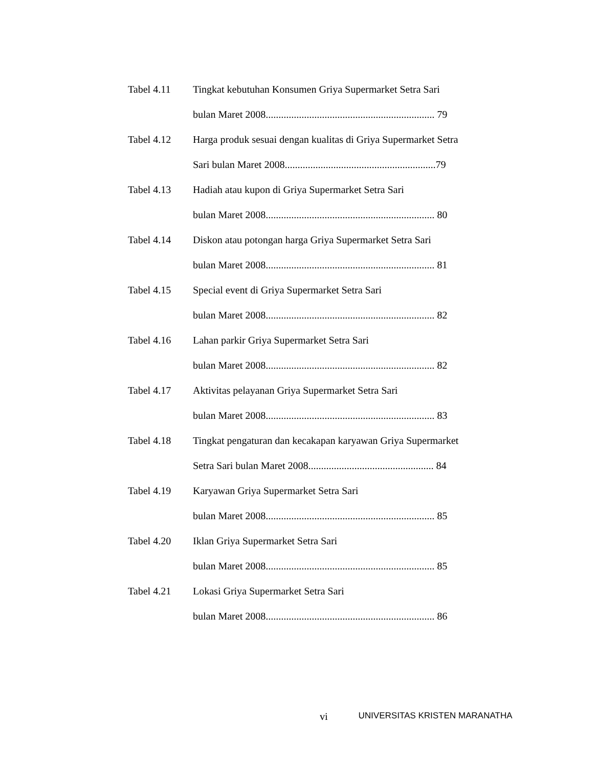Tabel 4.11 Tingkat kebutuhan Konsumen Griya Supermarket Setra Sari
bulan Maret 2008.................................................................. 79
Tabel 4.12 Harga produk sesuai dengan kualitas di Griya Supermarket Setra
Sari bulan Maret 2008...........................................................79
Tabel 4.13 Hadiah atau kupon di Griya Supermarket Setra Sari
bulan Maret 2008.................................................................. 80
Tabel 4.14 Diskon atau potongan harga Griya Supermarket Setra Sari
bulan Maret 2008.................................................................. 81
Tabel 4.15 Special event di Griya Supermarket Setra Sari
bulan Maret 2008.................................................................. 82
Tabel 4.16 Lahan parkir Griya Supermarket Setra Sari
bulan Maret 2008.................................................................. 82
Tabel 4.17 Aktivitas pelayanan Griya Supermarket Setra Sari
bulan Maret 2008.................................................................. 83
Tabel 4.18 Tingkat pengaturan dan kecakapan karyawan Griya Supermarket
Setra Sari bulan Maret 2008................................................. 84
Tabel 4.19 Karyawan Griya Supermarket Setra Sari
bulan Maret 2008.................................................................. 85
Tabel 4.20 Iklan Griya Supermarket Setra Sari
bulan Maret 2008.................................................................. 85
Tabel 4.21 Lokasi Griya Supermarket Setra Sari
bulan Maret 2008.................................................................. 86
vi UNIVERSITAS KRISTEN MARANATHA